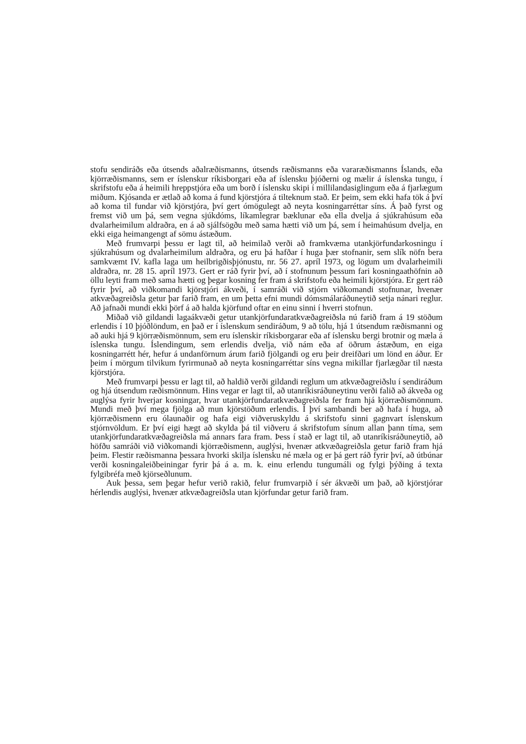stofu sendiráðs eða útsends aðalræðismanns, útsends ræðismanns eða vararæðismanns Íslands, eða kjörræðismanns, sem er íslenskur ríkisborgari eða af íslensku þjóðerni og mælir á íslenska tungu, í skrifstofu eða á heimili hreppstjóra eða um borð í íslensku skipi í millilandasiglingum eða á fjarlægum miðum. Kjósanda er ætlað að koma á fund kjörstjóra á tilteknum stað. Er þeim, sem ekki hafa tök á því að koma til fundar við kjörstjóra, því gert ómögulegt að neyta kosningarréttar síns. Á það fyrst og fremst við um þá, sem vegna sjúkdóms, líkamlegrar bæklunar eða ella dvelja á sjúkrahúsum eða dvalarheimilum aldraðra, en á að sjálfsögðu með sama hætti við um þá, sem í heimahúsum dvelja, en ekki eiga heimangengt af sömu ástæðum.
Með frumvarpi þessu er lagt til, að heimilað verði að framkvæma utankjörfundarkosningu í sjúkrahúsum og dvalarheimilum aldraðra, og eru þá hafðar í huga þær stofnanir, sem slík nöfn bera samkvæmt IV. kafla laga um heilbrigðisþjónustu, nr. 56 27. apríl 1973, og lögum um dvalarheimili aldraðra, nr. 28 15. apríl 1973. Gert er ráð fyrir því, að í stofnunum þessum fari kosningaathöfnin að öllu leyti fram með sama hætti og þegar kosning fer fram á skrifstofu eða heimili kjörstjóra. Er gert ráð fyrir því, að viðkomandi kjörstjóri ákveði, í samráði við stjórn viðkomandi stofnunar, hvenær atkvæðagreiðsla getur þar farið fram, en um þetta efni mundi dómsmálaráðuneytið setja nánari reglur. Að jafnaði mundi ekki þörf á að halda kjörfund oftar en einu sinni í hverri stofnun.
Miðað við gildandi lagaákvæði getur utankjörfundaratkvæðagreiðsla nú farið fram á 19 stöðum erlendis í 10 þjóðlöndum, en það er í íslenskum sendiráðum, 9 að tölu, hjá 1 útsendum ræðismanni og að auki hjá 9 kjörræðismönnum, sem eru íslenskir ríkisborgarar eða af íslensku bergi brotnir og mæla á íslenska tungu. Íslendingum, sem erlendis dvelja, við nám eða af öðrum ástæðum, en eiga kosningarrétt hér, hefur á undanförnum árum farið fjölgandi og eru þeir dreifðari um lönd en áður. Er þeim í mörgum tilvikum fyrirmunað að neyta kosningarréttar síns vegna mikillar fjarlægðar til næsta kjörstjóra.
Með frumvarpi þessu er lagt til, að haldið verði gildandi reglum um atkvæðagreiðslu í sendiráðum og hjá útsendum ræðismönnum. Hins vegar er lagt til, að utanríkisráðuneytinu verði falið að ákveða og auglýsa fyrir hverjar kosningar, hvar utankjörfundaratkvæðagreiðsla fer fram hjá kjörræðismönnum. Mundi með því mega fjölga að mun kjörstöðum erlendis. Í því sambandi ber að hafa í huga, að kjörræðismenn eru ólaunaðir og hafa eigi viðveruskyldu á skrifstofu sinni gagnvart íslenskum stjórnvöldum. Er því eigi hægt að skylda þá til viðveru á skrifstofum sínum allan þann tíma, sem utankjörfundaratkvæðagreiðsla má annars fara fram. Þess í stað er lagt til, að utanríkisráðuneytið, að höfðu samráði við viðkomandi kjörræðismenn, auglýsi, hvenær atkvæðagreiðsla getur farið fram hjá þeim. Flestir ræðismanna þessara hvorki skilja íslensku né mæla og er þá gert ráð fyrir því, að útbúnar verði kosningaleiðbeiningar fyrir þá á a. m. k. einu erlendu tungumáli og fylgi þýðing á texta fylgibréfa með kjörseðlunum.
Auk þessa, sem þegar hefur verið rakið, felur frumvarpið í sér ákvæði um það, að kjörstjórar hérlendis auglýsi, hvenær atkvæðagreiðsla utan kjörfundar getur farið fram.